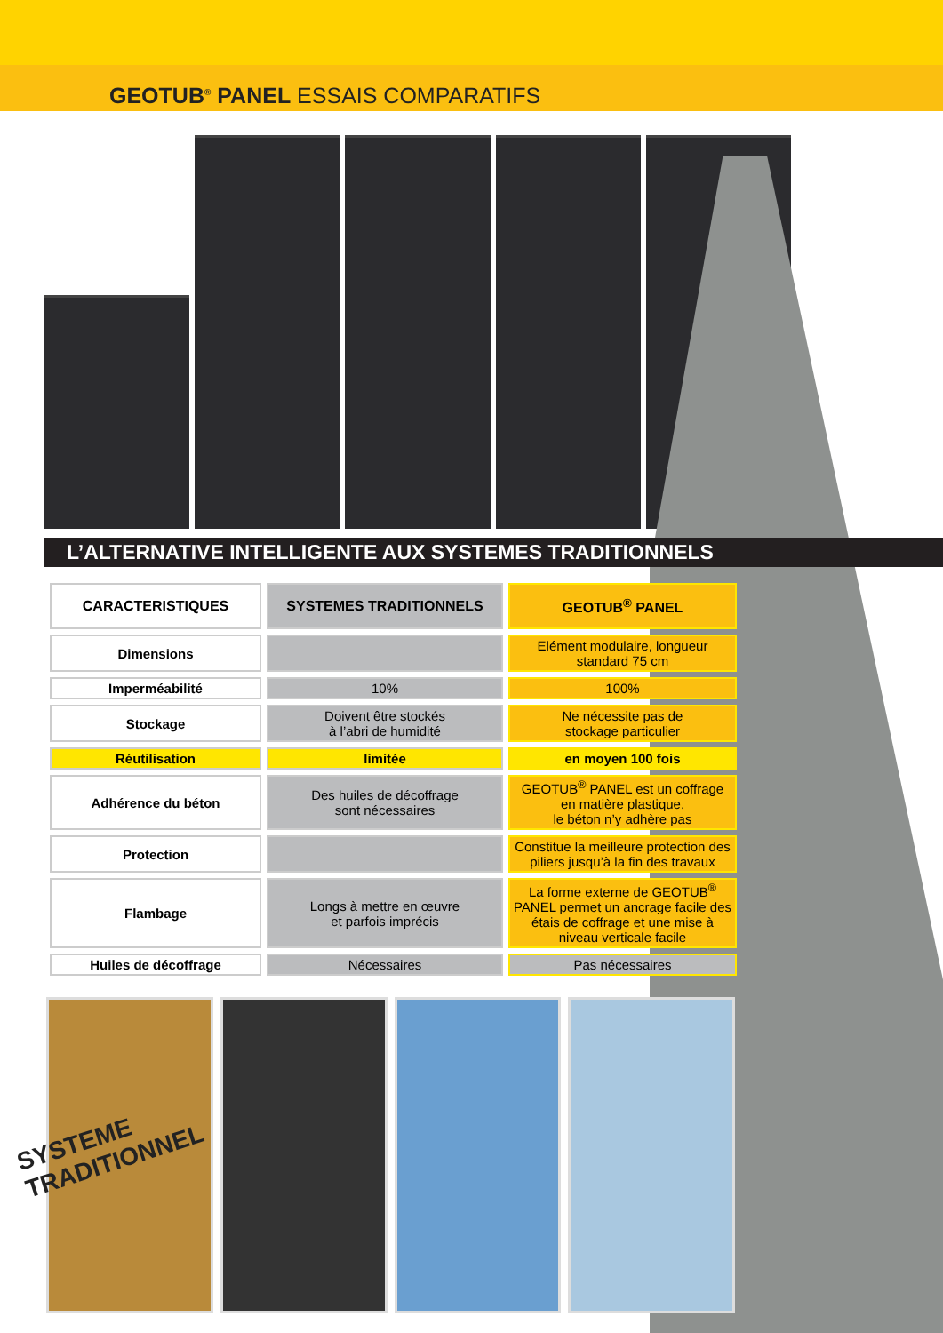GEOTUB<sup>®</sup> PANEL ESSAIS COMPARATIFS
L’ALTERNATIVE INTELLIGENTE AUX SYSTEMES TRADITIONNELS
| CARACTERISTIQUES | SYSTEMES TRADITIONNELS | GEOTUB<sup>®</sup> PANEL |
| --- | --- | --- |
| Dimensions | | Elément modulaire, longueur standard 75 cm |
| Imperméabilité | 10% | 100% |
| Stockage | Doivent être stockés à l’abri de humidité | Ne nécessite pas de stockage particulier |
| Réutilisation | limitée | en moyen 100 fois |
| Adhérence du béton | Des huiles de décoffrage sont nécessaires | GEOTUB<sup>®</sup> PANEL est un coffrage en matière plastique, le béton n’y adhère pas |
| Protection | | Constitue la meilleure protection des piliers jusqu’à la fin des travaux |
| Flambage | Longs à mettre en œuvre et parfois imprécis | La forme externe de GEOTUB<sup>®</sup> PANEL permet un ancrage facile des étais de coffrage et une mise à niveau verticale facile |
| Huiles de décoffrage | Nécessaires | Pas nécessaires |
SYSTEME
TRADITIONNEL